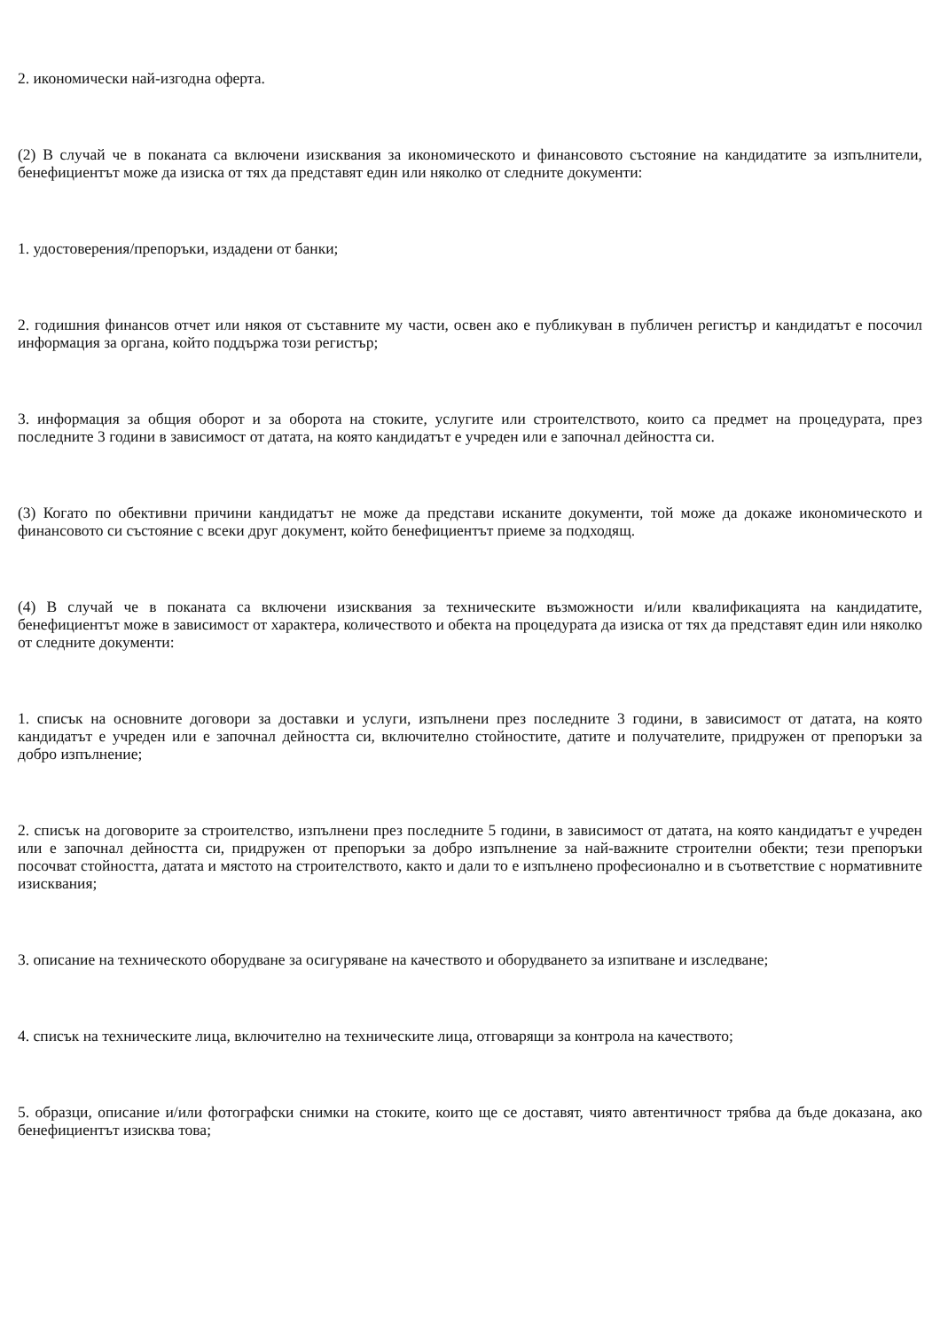2. икономически най-изгодна оферта.
(2) В случай че в поканата са включени изисквания за икономическото и финансовото състояние на кандидатите за изпълнители, бенефициентът може да изиска от тях да представят един или няколко от следните документи:
1. удостоверения/препоръки, издадени от банки;
2. годишния финансов отчет или някоя от съставните му части, освен ако е публикуван в публичен регистър и кандидатът е посочил информация за органа, който поддържа този регистър;
3. информация за общия оборот и за оборота на стоките, услугите или строителството, които са предмет на процедурата, през последните 3 години в зависимост от датата, на която кандидатът е учреден или е започнал дейността си.
(3) Когато по обективни причини кандидатът не може да представи исканите документи, той може да докаже икономическото и финансовото си състояние с всеки друг документ, който бенефициентът приеме за подходящ.
(4) В случай че в поканата са включени изисквания за техническите възможности и/или квалификацията на кандидатите, бенефициентът може в зависимост от характера, количеството и обекта на процедурата да изиска от тях да представят един или няколко от следните документи:
1. списък на основните договори за доставки и услуги, изпълнени през последните 3 години, в зависимост от датата, на която кандидатът е учреден или е започнал дейността си, включително стойностите, датите и получателите, придружен от препоръки за добро изпълнение;
2. списък на договорите за строителство, изпълнени през последните 5 години, в зависимост от датата, на която кандидатът е учреден или е започнал дейността си, придружен от препоръки за добро изпълнение за най-важните строителни обекти; тези препоръки посочват стойността, датата и мястото на строителството, както и дали то е изпълнено професионално и в съответствие с нормативните изисквания;
3. описание на техническото оборудване за осигуряване на качеството и оборудването за изпитване и изследване;
4. списък на техническите лица, включително на техническите лица, отговарящи за контрола на качеството;
5. образци, описание и/или фотографски снимки на стоките, които ще се доставят, чиято автентичност трябва да бъде доказана, ако бенефициентът изисква това;